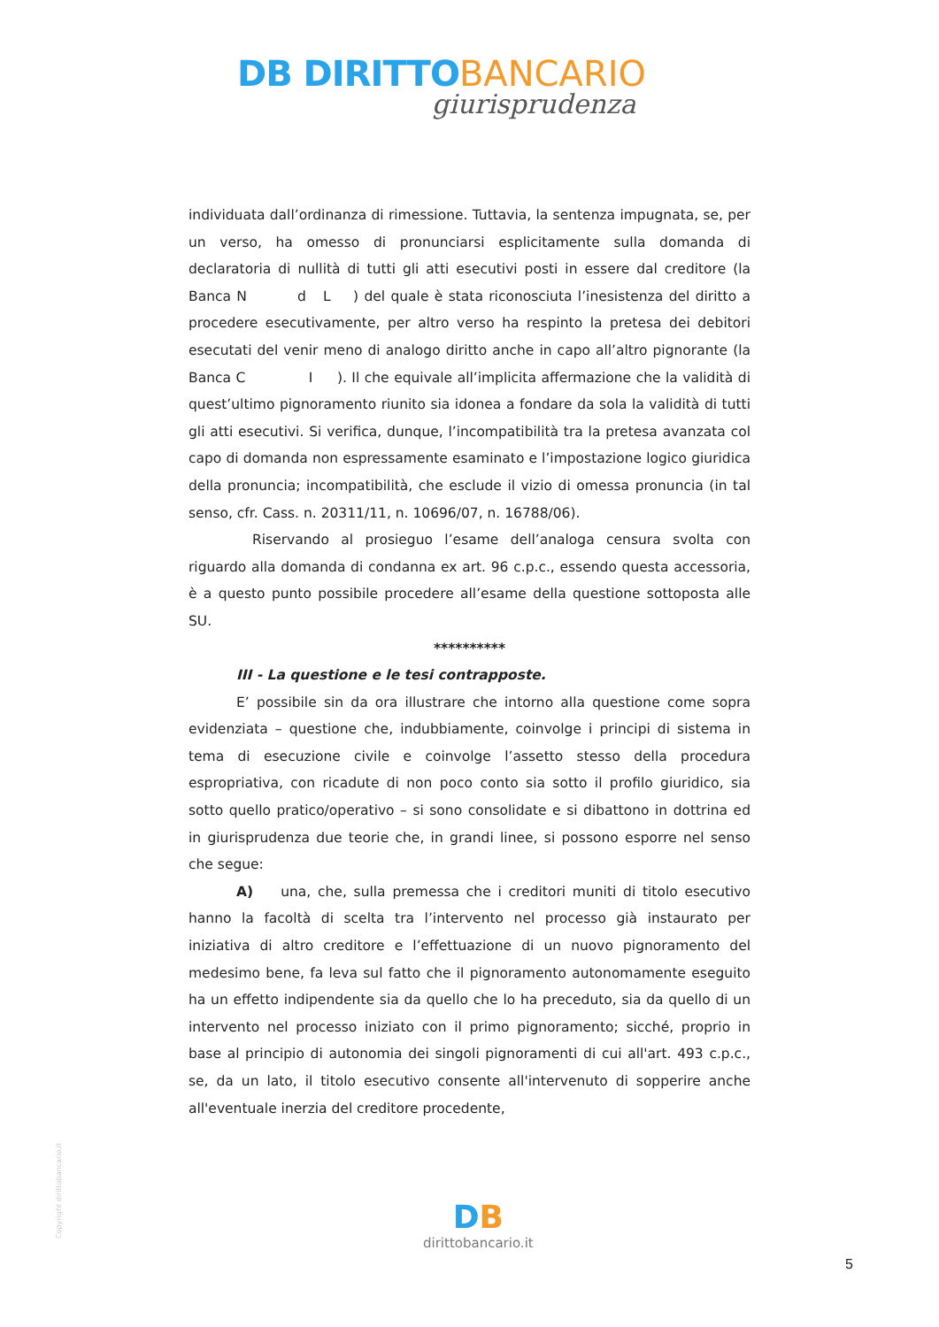DB DIRITTO BANCARIO
giurisprudenza
individuata dall’ordinanza di rimessione. Tuttavia, la sentenza impugnata, se, per un verso, ha omesso di pronunciarsi esplicitamente sulla domanda di declaratoria di nullità di tutti gli atti esecutivi posti in essere dal creditore (la Banca N d L ) del quale è stata riconosciuta l’inesistenza del diritto a procedere esecutivamente, per altro verso ha respinto la pretesa dei debitori esecutati del venir meno di analogo diritto anche in capo all’altro pignorante (la Banca C I ). Il che equivale all’implicita affermazione che la validità di quest’ultimo pignoramento riunito sia idonea a fondare da sola la validità di tutti gli atti esecutivi. Si verifica, dunque, l’incompatibilità tra la pretesa avanzata col capo di domanda non espressamente esaminato e l’impostazione logico giuridica della pronuncia; incompatibilità, che esclude il vizio di omessa pronuncia (in tal senso, cfr. Cass. n. 20311/11, n. 10696/07, n. 16788/06).
Riservando al prosieguo l’esame dell’analoga censura svolta con riguardo alla domanda di condanna ex art. 96 c.p.c., essendo questa accessoria, è a questo punto possibile procedere all’esame della questione sottoposta alle SU.
**********
III - La questione e le tesi contrapposte.
E’ possibile sin da ora illustrare che intorno alla questione come sopra evidenziata – questione che, indubbiamente, coinvolge i principi di sistema in tema di esecuzione civile e coinvolge l’assetto stesso della procedura espropriativa, con ricadute di non poco conto sia sotto il profilo giuridico, sia sotto quello pratico/operativo – si sono consolidate e si dibattono in dottrina ed in giurisprudenza due teorie che, in grandi linee, si possono esporre nel senso che segue:
A) una, che, sulla premessa che i creditori muniti di titolo esecutivo hanno la facoltà di scelta tra l’intervento nel processo già instaurato per iniziativa di altro creditore e l’effettuazione di un nuovo pignoramento del medesimo bene, fa leva sul fatto che il pignoramento autonomamente eseguito ha un effetto indipendente sia da quello che lo ha preceduto, sia da quello di un intervento nel processo iniziato con il primo pignoramento; sicché, proprio in base al principio di autonomia dei singoli pignoramenti di cui all'art. 493 c.p.c., se, da un lato, il titolo esecutivo consente all'intervenuto di sopperire anche all'eventuale inerzia del creditore procedente,
Copyright dirittobancario.it
DB
dirittobancario.it
5